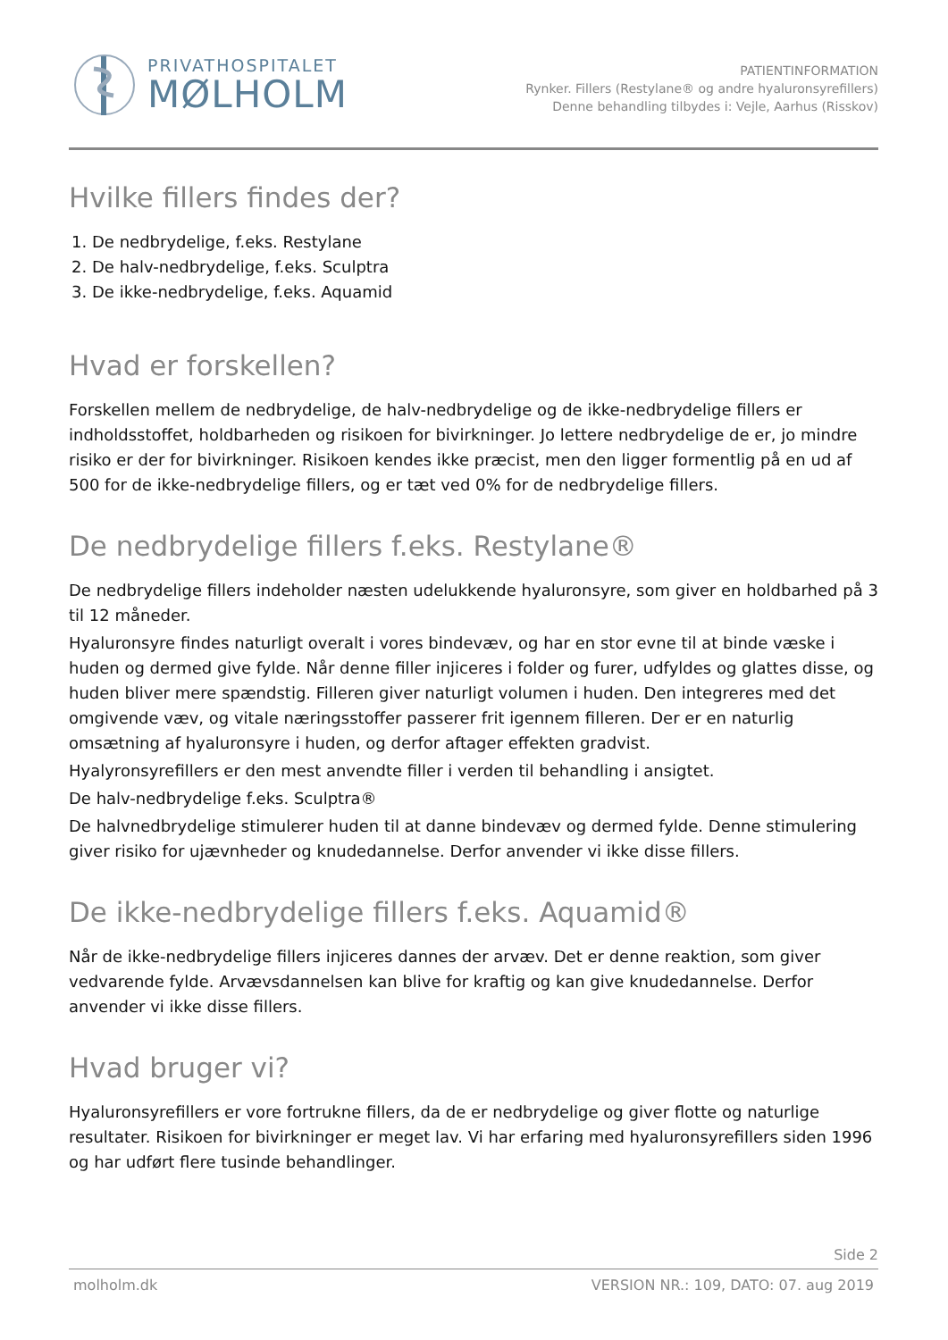PRIVATHOSPITALET
MØLHOLM
PATIENTINFORMATION
Rynker. Fillers (Restylane® og andre hyaluronsyrefillers)
Denne behandling tilbydes i: Vejle, Aarhus (Risskov)
Hvilke fillers findes der?
1. De nedbrydelige, f.eks. Restylane
2. De halv-nedbrydelige, f.eks. Sculptra
3. De ikke-nedbrydelige, f.eks. Aquamid
Hvad er forskellen?
Forskellen mellem de nedbrydelige, de halv-nedbrydelige og de ikke-nedbrydelige fillers er indholdsstoffet, holdbarheden og risikoen for bivirkninger. Jo lettere nedbrydelige de er, jo mindre risiko er der for bivirkninger. Risikoen kendes ikke præcist, men den ligger formentlig på en ud af 500 for de ikke-nedbrydelige fillers, og er tæt ved 0% for de nedbrydelige fillers.
De nedbrydelige fillers f.eks. Restylane®
De nedbrydelige fillers indeholder næsten udelukkende hyaluronsyre, som giver en holdbarhed på 3 til 12 måneder.
Hyaluronsyre findes naturligt overalt i vores bindevæv, og har en stor evne til at binde væske i huden og dermed give fylde. Når denne filler injiceres i folder og furer, udfyldes og glattes disse, og huden bliver mere spændstig. Filleren giver naturligt volumen i huden. Den integreres med det omgivende væv, og vitale næringsstoffer passerer frit igennem filleren. Der er en naturlig omsætning af hyaluronsyre i huden, og derfor aftager effekten gradvist.
Hyalyronsyrefillers er den mest anvendte filler i verden til behandling i ansigtet.
De halv-nedbrydelige f.eks. Sculptra®
De halvnedbrydelige stimulerer huden til at danne bindevæv og dermed fylde. Denne stimulering giver risiko for ujævnheder og knudedannelse. Derfor anvender vi ikke disse fillers.
De ikke-nedbrydelige fillers f.eks. Aquamid®
Når de ikke-nedbrydelige fillers injiceres dannes der arvæv. Det er denne reaktion, som giver vedvarende fylde. Arvævsdannelsen kan blive for kraftig og kan give knudedannelse. Derfor anvender vi ikke disse fillers.
Hvad bruger vi?
Hyaluronsyrefillers er vore fortrukne fillers, da de er nedbrydelige og giver flotte og naturlige resultater. Risikoen for bivirkninger er meget lav. Vi har erfaring med hyaluronsyrefillers siden 1996 og har udført flere tusinde behandlinger.
Side 2
molholm.dk VERSION NR.: 109, DATO: 07. aug 2019